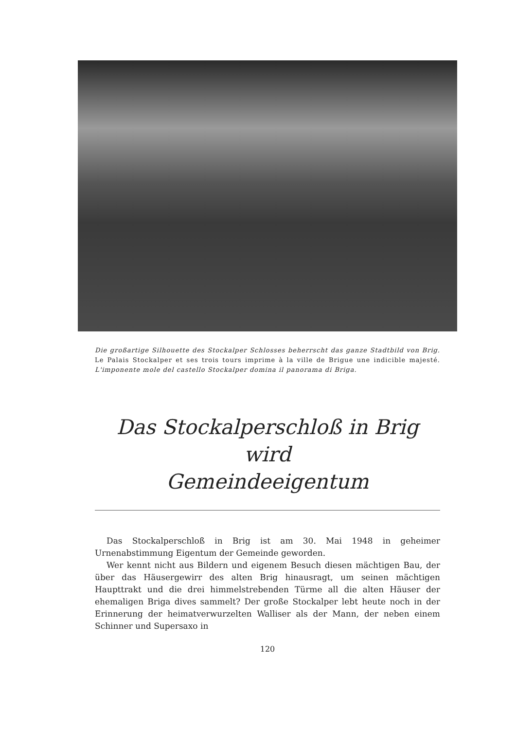Die großartige Silhouette des Stockalper Schlosses beherrscht das ganze Stadtbild von Brig. Le Palais Stockalper et ses trois tours imprime à la ville de Brigue une indicible majesté. L'imponente mole del castello Stockalper domina il panorama di Briga.
Das Stockalperschloß in Brig wird
Gemeindeeigentum
Das Stockalperschloß in Brig ist am 30. Mai 1948 in geheimer Urnenabstimmung Eigentum der Gemeinde geworden.
Wer kennt nicht aus Bildern und eigenem Besuch diesen mächtigen Bau, der über das Häusergewirr des alten Brig hinausragt, um seinen mächtigen Haupttrakt und die drei himmelstrebenden Türme all die alten Häuser der ehemaligen Briga dives sammelt? Der große Stockalper lebt heute noch in der Erinnerung der heimatverwurzelten Walliser als der Mann, der neben einem Schinner und Supersaxo in
120